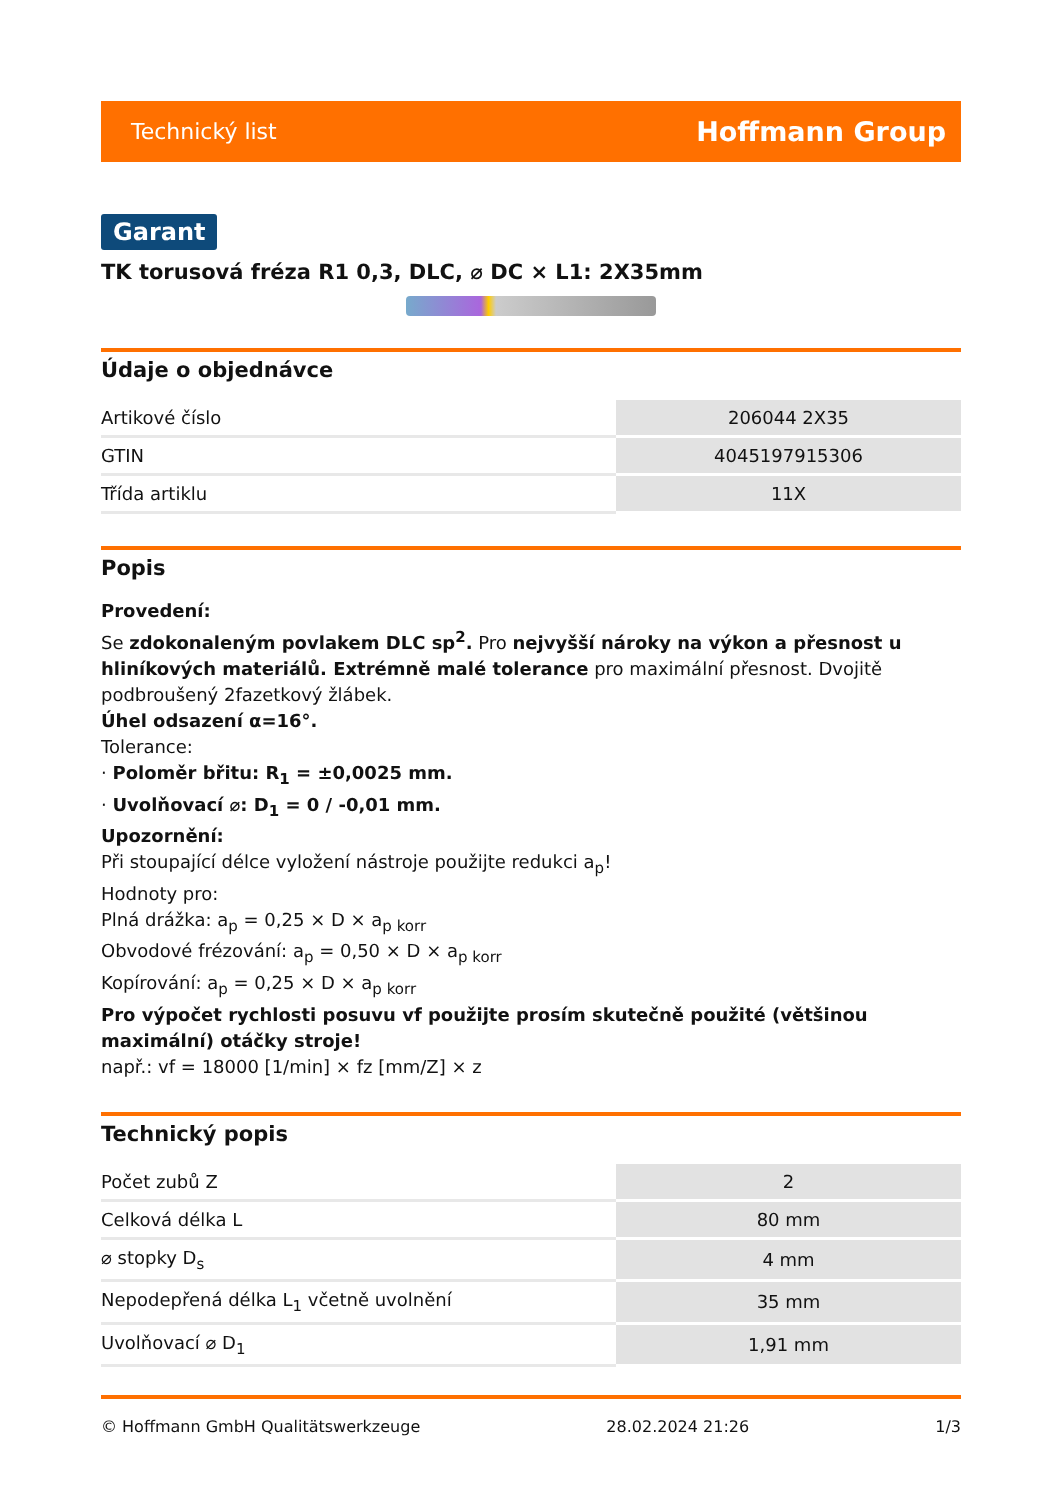Technický list Hoffmann Group
Garant
TK torusová fréza R1 0,3, DLC, ⌀ DC × L1: 2X35mm
Údaje o objednávce
| Artikové číslo | 206044 2X35 |
| GTIN | 4045197915306 |
| Třída artiklu | 11X |
Popis
Provedení:
Se zdokonaleným povlakem DLC sp<sup>2</sup>. Pro nejvyšší nároky na výkon a přesnost u hliníkových materiálů. Extrémně malé tolerance pro maximální přesnost. Dvojitě podbroušený 2fazetkový žlábek.
Úhel odsazení α=16°.
Tolerance:
· Poloměr břitu: R<sub>1</sub> = ±0,0025 mm.
· Uvolňovací ⌀: D<sub>1</sub> = 0 / -0,01 mm.
Upozornění:
Při stoupající délce vyložení nástroje použijte redukci a<sub>p</sub>!
Hodnoty pro:
Plná drážka: a<sub>p</sub> = 0,25 × D × a<sub>p korr</sub>
Obvodové frézování: a<sub>p</sub> = 0,50 × D × a<sub>p korr</sub>
Kopírování: a<sub>p</sub> = 0,25 × D × a<sub>p korr</sub>
Pro výpočet rychlosti posuvu vf použijte prosím skutečně použité (většinou maximální) otáčky stroje!
např.: vf = 18000 [1/min] × fz [mm/Z] × z
Technický popis
| Počet zubů Z | 2 |
| Celková délka L | 80 mm |
| ⌀ stopky D<sub>s</sub> | 4 mm |
| Nepodepřená délka L<sub>1</sub> včetně uvolnění | 35 mm |
| Uvolňovací ⌀ D<sub>1</sub> | 1,91 mm |
© Hoffmann GmbH Qualitätswerkzeuge 28.02.2024 21:26 1/3